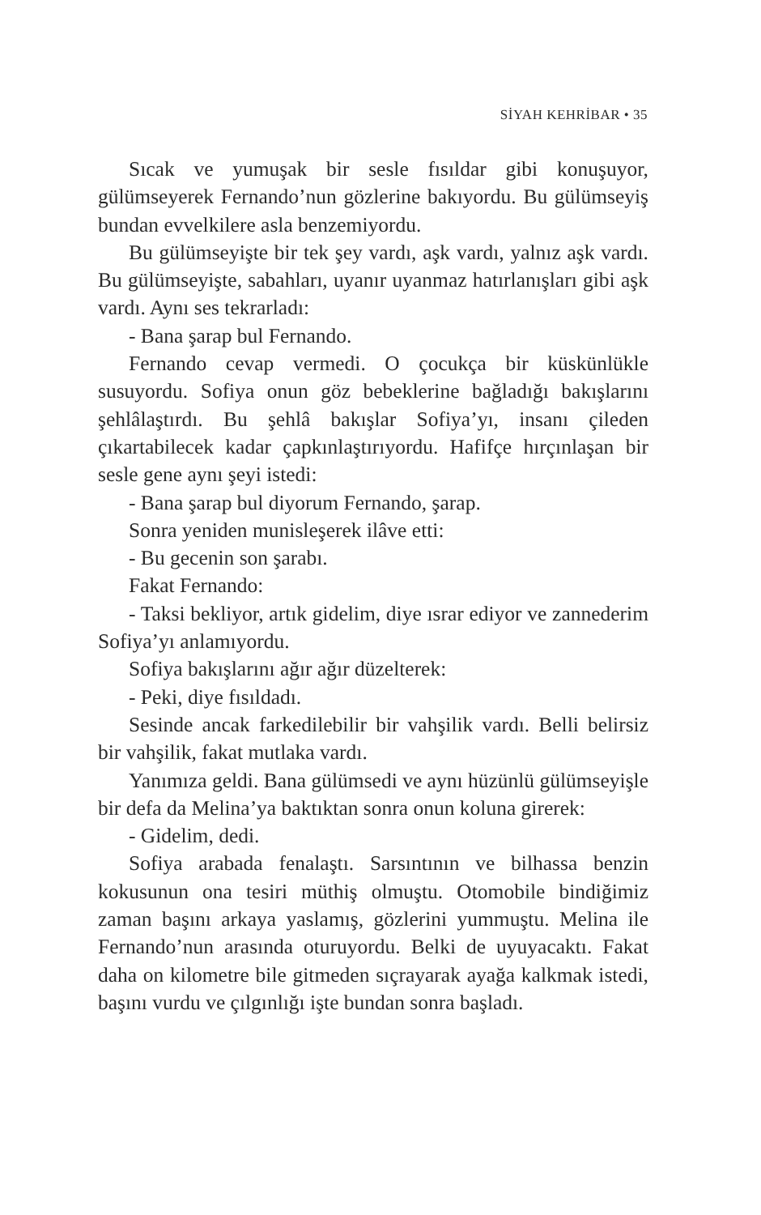SİYAH KEHRİBAR • 35
Sıcak ve yumuşak bir sesle fısıldar gibi konuşuyor, gülümseyerek Fernando’nun gözlerine bakıyordu. Bu gülümseyiş bundan evvelkilere asla benzemiyordu.
Bu gülümseyişte bir tek şey vardı, aşk vardı, yalnız aşk vardı. Bu gülümseyişte, sabahları, uyanır uyanmaz hatırlanışları gibi aşk vardı. Aynı ses tekrarladı:
- Bana şarap bul Fernando.
Fernando cevap vermedi. O çocukça bir küskünlükle susuyordu. Sofiya onun göz bebeklerine bağladığı bakışlarını şehlâlaştırdı. Bu şehlâ bakışlar Sofiya’yı, insanı çileden çıkartabilecek kadar çapkınlaştırıyordu. Hafifçe hırçınlaşan bir sesle gene aynı şeyi istedi:
- Bana şarap bul diyorum Fernando, şarap.
Sonra yeniden munisleşerek ilâve etti:
- Bu gecenin son şarabı.
Fakat Fernando:
- Taksi bekliyor, artık gidelim, diye ısrar ediyor ve zannederim Sofiya’yı anlamıyordu.
Sofiya bakışlarını ağır ağır düzelterek:
- Peki, diye fısıldadı.
Sesinde ancak farkedilebilir bir vahşilik vardı. Belli belirsiz bir vahşilik, fakat mutlaka vardı.
Yanımıza geldi. Bana gülümsedi ve aynı hüzünlü gülümseyişle bir defa da Melina’ya baktıktan sonra onun koluna girerek:
- Gidelim, dedi.
Sofiya arabada fenalaştı. Sarsıntının ve bilhassa benzin kokusunun ona tesiri müthiş olmuştu. Otomobile bindiğimiz zaman başını arkaya yaslamış, gözlerini yummuştu. Melina ile Fernando’nun arasında oturuyordu. Belki de uyuyacaktı. Fakat daha on kilometre bile gitmeden sıçrayarak ayağa kalkmak istedi, başını vurdu ve çılgınlığı işte bundan sonra başladı.